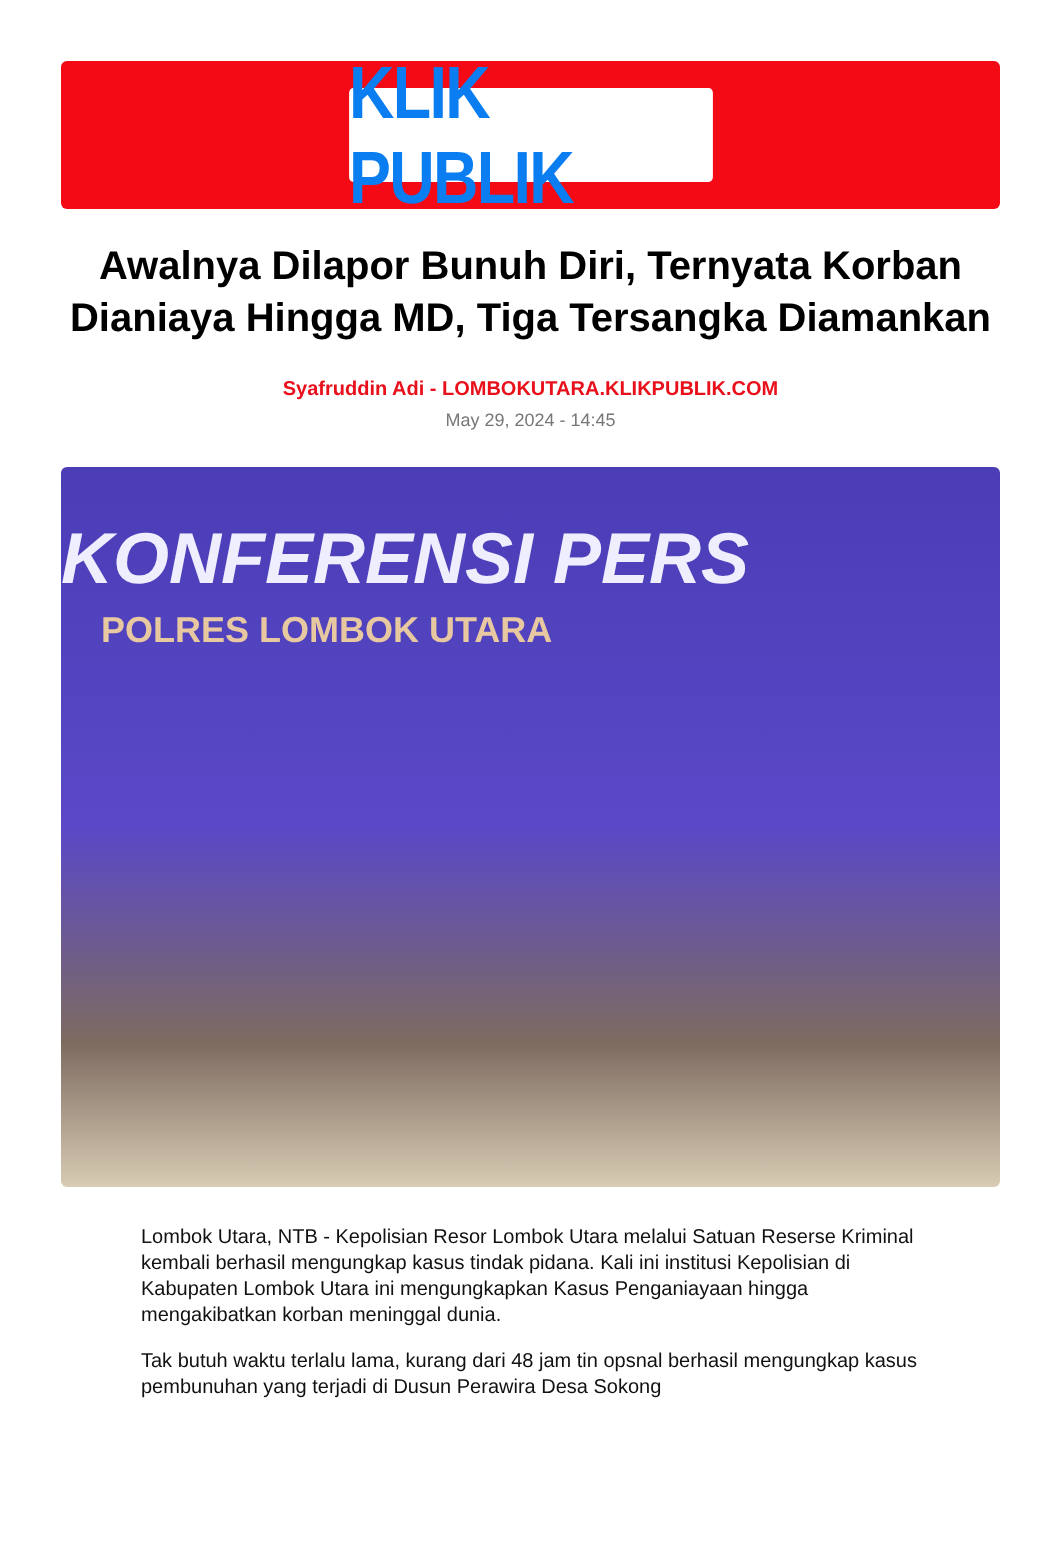KLIK PUBLIK
Awalnya Dilapor Bunuh Diri, Ternyata Korban Dianiaya Hingga MD, Tiga Tersangka Diamankan
Syafruddin Adi - LOMBOKUTARA.KLIKPUBLIK.COM
May 29, 2024 - 14:45
KONFERENSI PERS
POLRES LOMBOK UTARA
Lombok Utara, NTB - Kepolisian Resor Lombok Utara melalui Satuan Reserse Kriminal kembali berhasil mengungkap kasus tindak pidana. Kali ini institusi Kepolisian di Kabupaten Lombok Utara ini mengungkapkan Kasus Penganiayaan hingga mengakibatkan korban meninggal dunia.
Tak butuh waktu terlalu lama, kurang dari 48 jam tin opsnal berhasil mengungkap kasus pembunuhan yang terjadi di Dusun Perawira Desa Sokong